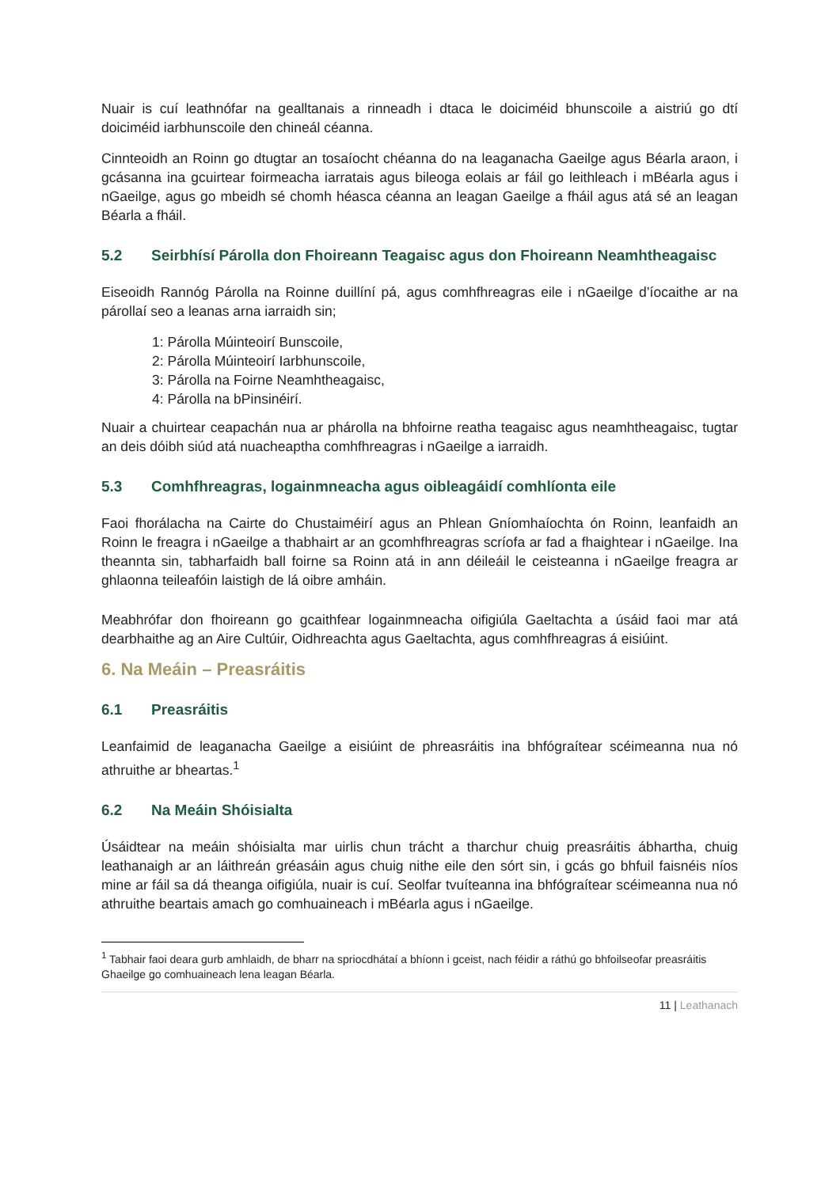Nuair is cuí leathnófar na gealltanais a rinneadh i dtaca le doiciméid bhunscoile a aistriú go dtí doiciméid iarbhunscoile den chineál céanna.
Cinnteoidh an Roinn go dtugtar an tosaíocht chéanna do na leaganacha Gaeilge agus Béarla araon, i gcásanna ina gcuirtear foirmeacha iarratais agus bileoga eolais ar fáil go leithleach i mBéarla agus i nGaeilge, agus go mbeidh sé chomh héasca céanna an leagan Gaeilge a fháil agus atá sé an leagan Béarla a fháil.
5.2 Seirbhísí Párolla don Fhoireann Teagaisc agus don Fhoireann Neamhtheagaisc
Eiseoidh Rannóg Párolla na Roinne duillíní pá, agus comhfhreagras eile i nGaeilge d’íocaithe ar na párollaí seo a leanas arna iarraidh sin;
1: Párolla Múinteoirí Bunscoile,
2: Párolla Múinteoirí Iarbhunscoile,
3: Párolla na Foirne Neamhtheagaisc,
4: Párolla na bPinsinéirí.
Nuair a chuirtear ceapachán nua ar phárolla na bhfoirne reatha teagaisc agus neamhtheagaisc, tugtar an deis dóibh siúd atá nuacheaptha comhfhreagras i nGaeilge a iarraidh.
5.3 Comhfhreagras, logainmneacha agus oibleagáidí comhlíonta eile
Faoi fhorálacha na Cairte do Chustaiméirí agus an Phlean Gníomhaíochta ón Roinn, leanfaidh an Roinn le freagra i nGaeilge a thabhairt ar an gcomhfhreagras scríofa ar fad a fhaightear i nGaeilge. Ina theannta sin, tabharfaidh ball foirne sa Roinn atá in ann déileáil le ceisteanna i nGaeilge freagra ar ghlaonna teileafóin laistigh de lá oibre amháin.
Meabhrófar don fhoireann go gcaithfear logainmneacha oifigiúla Gaeltachta a úsáid faoi mar atá dearbhaithe ag an Aire Cultúir, Oidhreachta agus Gaeltachta, agus comhfhreagras á eisiúint.
6. Na Meáin – Preasráitis
6.1 Preasráitis
Leanfaimid de leaganacha Gaeilge a eisiúint de phreasráitis ina bhfógraítear scéimeanna nua nó athruithe ar bheartas.<sup>1</sup>
6.2 Na Meáin Shóisialta
Úsáidtear na meáin shóisialta mar uirlis chun trácht a tharchur chuig preasráitis ábhartha, chuig leathanaigh ar an láithreán gréasáin agus chuig nithe eile den sórt sin, i gcás go bhfuil faisnéis níos mine ar fáil sa dá theanga oifigiúla, nuair is cuí. Seolfar tvuíteanna ina bhfógraítear scéimeanna nua nó athruithe beartais amach go comhuaineach i mBéarla agus i nGaeilge.
<sup>1</sup> Tabhair faoi deara gurb amhlaidh, de bharr na spriocdhátaí a bhíonn i gceist, nach féidir a ráthú go bhfoilseofar preasráitis Ghaeilge go comhuaineach lena leagan Béarla.
11 | Leathanach